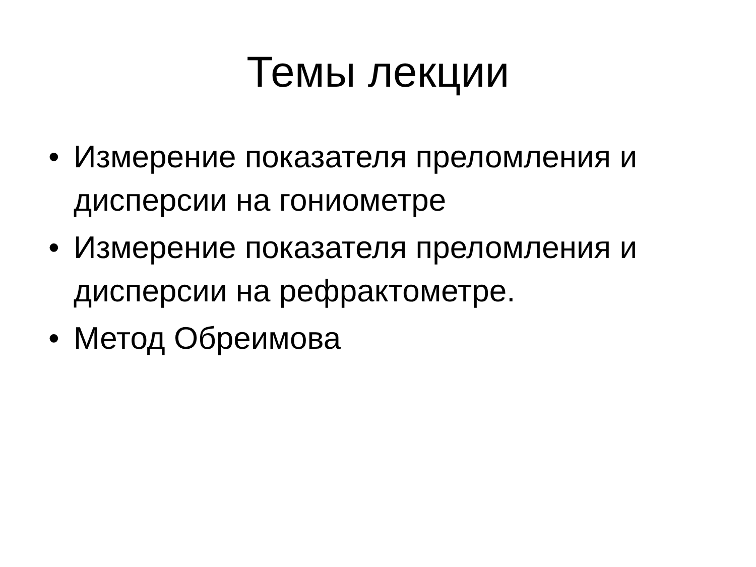Темы лекции
• Измерение показателя преломления и дисперсии на гониометре
• Измерение показателя преломления и дисперсии на рефрактометре.
• Метод Обреимова